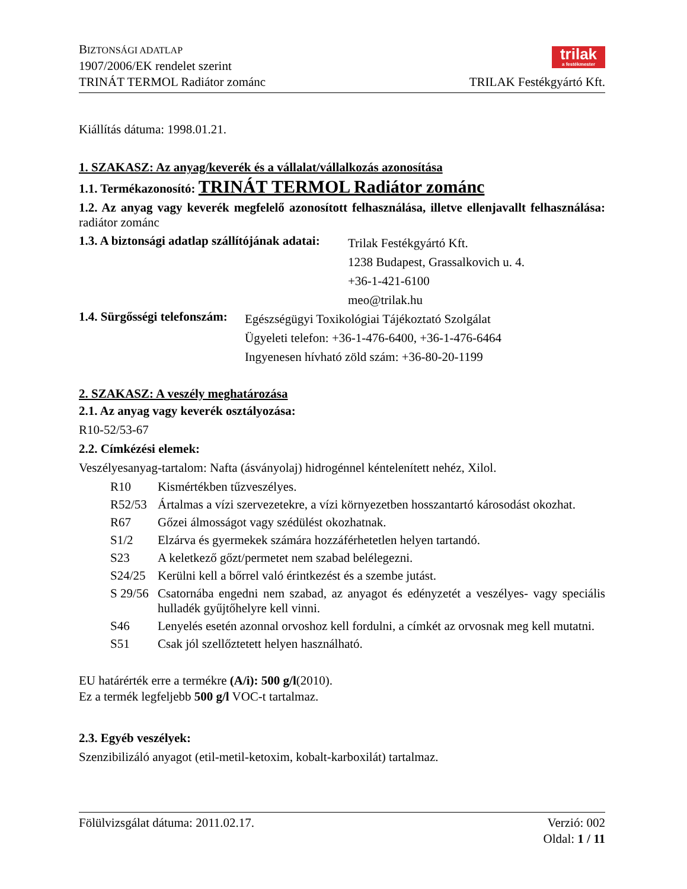BIZTONSÁGI ADATLAP
1907/2006/EK rendelet szerint
TRINÁT TERMOL Radiátor zománc
trilak
a festékmester
TRILAK Festékgyártó Kft.
Kiállítás dátuma: 1998.01.21.
1. SZAKASZ: Az anyag/keverék és a vállalat/vállalkozás azonosítása
1.1. Termékazonosító: TRINÁT TERMOL Radiátor zománc
1.2. Az anyag vagy keverék megfelelő azonosított felhasználása, illetve ellenjavallt felhasználása: radiátor zománc
1.3. A biztonsági adatlap szállítójának adatai:
Trilak Festékgyártó Kft.
1238 Budapest, Grassalkovich u. 4.
+36-1-421-6100
meo@trilak.hu
1.4. Sürgősségi telefonszám:
Egészségügyi Toxikológiai Tájékoztató Szolgálat
Ügyeleti telefon: +36-1-476-6400, +36-1-476-6464
Ingyenesen hívható zöld szám: +36-80-20-1199
2. SZAKASZ: A veszély meghatározása
2.1. Az anyag vagy keverék osztályozása:
R10-52/53-67
2.2. Címkézési elemek:
Veszélyesanyag-tartalom: Nafta (ásványolaj) hidrogénnel kéntelenített nehéz, Xilol.
R10 Kismértékben tűzveszélyes.
R52/53 Ártalmas a vízi szervezetekre, a vízi környezetben hosszantartó károsodást okozhat.
R67 Gőzei álmosságot vagy szédülést okozhatnak.
S1/2 Elzárva és gyermekek számára hozzáférhetetlen helyen tartandó.
S23 A keletkező gőzt/permetet nem szabad belélegezni.
S24/25 Kerülni kell a bőrrel való érintkezést és a szembe jutást.
S 29/56 Csatornába engedni nem szabad, az anyagot és edényzetét a veszélyes- vagy speciális hulladék gyűjtőhelyre kell vinni.
S46 Lenyelés esetén azonnal orvoshoz kell fordulni, a címkét az orvosnak meg kell mutatni.
S51 Csak jól szellőztetett helyen használható.
EU határérték erre a termékre (A/i): 500 g/l(2010).
Ez a termék legfeljebb 500 g/l VOC-t tartalmaz.
2.3. Egyéb veszélyek:
Szenzibilizáló anyagot (etil-metil-ketoxim, kobalt-karboxilát) tartalmaz.
Fölülvizsgálat dátuma: 2011.02.17.
Verzió: 002
Oldal: 1 / 11